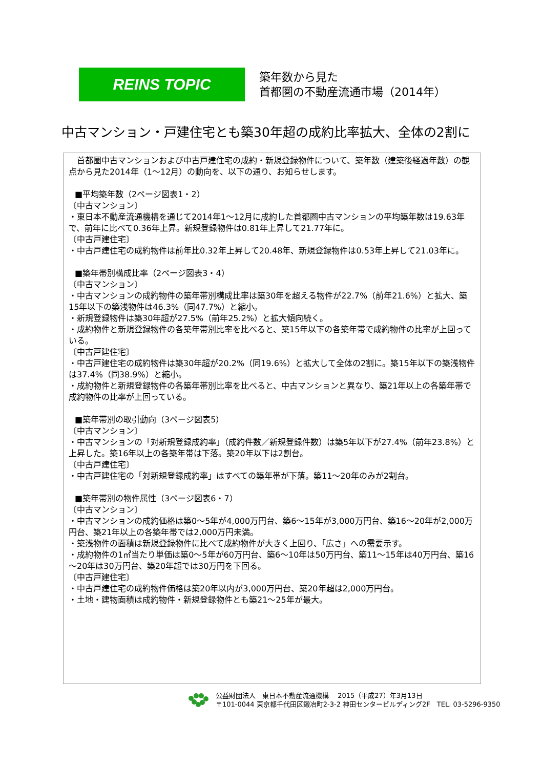REINS TOPIC
築年数から見た
首都圏の不動産流通市場（2014年）
中古マンション・戸建住宅とも築30年超の成約比率拡大、全体の2割に
　首都圏中古マンションおよび中古戸建住宅の成約・新規登録物件について、築年数（建築後経過年数）の観点から見た2014年（1～12月）の動向を、以下の通り、お知らせします。
■平均築年数（2ページ図表1・2）
〔中古マンション〕
・東日本不動産流通機構を通じて2014年1～12月に成約した首都圏中古マンションの平均築年数は19.63年で、前年に比べて0.36年上昇。新規登録物件は0.81年上昇して21.77年に。
〔中古戸建住宅〕
・中古戸建住宅の成約物件は前年比0.32年上昇して20.48年、新規登録物件は0.53年上昇して21.03年に。
■築年帯別構成比率（2ページ図表3・4）
〔中古マンション〕
・中古マンションの成約物件の築年帯別構成比率は築30年を超える物件が22.7%（前年21.6%）と拡大、築15年以下の築浅物件は46.3%（同47.7%）と縮小。
・新規登録物件は築30年超が27.5%（前年25.2%）と拡大傾向続く。
・成約物件と新規登録物件の各築年帯別比率を比べると、築15年以下の各築年帯で成約物件の比率が上回っている。
〔中古戸建住宅〕
・中古戸建住宅の成約物件は築30年超が20.2%（同19.6%）と拡大して全体の2割に。築15年以下の築浅物件は37.4%（同38.9%）と縮小。
・成約物件と新規登録物件の各築年帯別比率を比べると、中古マンションと異なり、築21年以上の各築年帯で成約物件の比率が上回っている。
■築年帯別の取引動向（3ページ図表5）
〔中古マンション〕
・中古マンションの「対新規登録成約率」（成約件数／新規登録件数）は築5年以下が27.4%（前年23.8%）と上昇した。築16年以上の各築年帯は下落。築20年以下は2割台。
〔中古戸建住宅〕
・中古戸建住宅の「対新規登録成約率」はすべての築年帯が下落。築11～20年のみが2割台。
■築年帯別の物件属性（3ページ図表6・7）
〔中古マンション〕
・中古マンションの成約価格は築0～5年が4,000万円台、築6～15年が3,000万円台、築16～20年が2,000万円台、築21年以上の各築年帯では2,000万円未満。
・築浅物件の面積は新規登録物件に比べて成約物件が大きく上回り、「広さ」への需要示す。
・成約物件の1㎡当たり単価は築0～5年が60万円台、築6～10年は50万円台、築11～15年は40万円台、築16～20年は30万円台、築20年超では30万円を下回る。
〔中古戸建住宅〕
・中古戸建住宅の成約物件価格は築20年以内が3,000万円台、築20年超は2,000万円台。
・土地・建物面積は成約物件・新規登録物件とも築21～25年が最大。
公益財団法人　東日本不動産流通機構　 2015（平成27）年3月13日
〒101-0044 東京都千代田区鍛冶町2-3-2 神田センタービルディング2F　TEL. 03-5296-9350